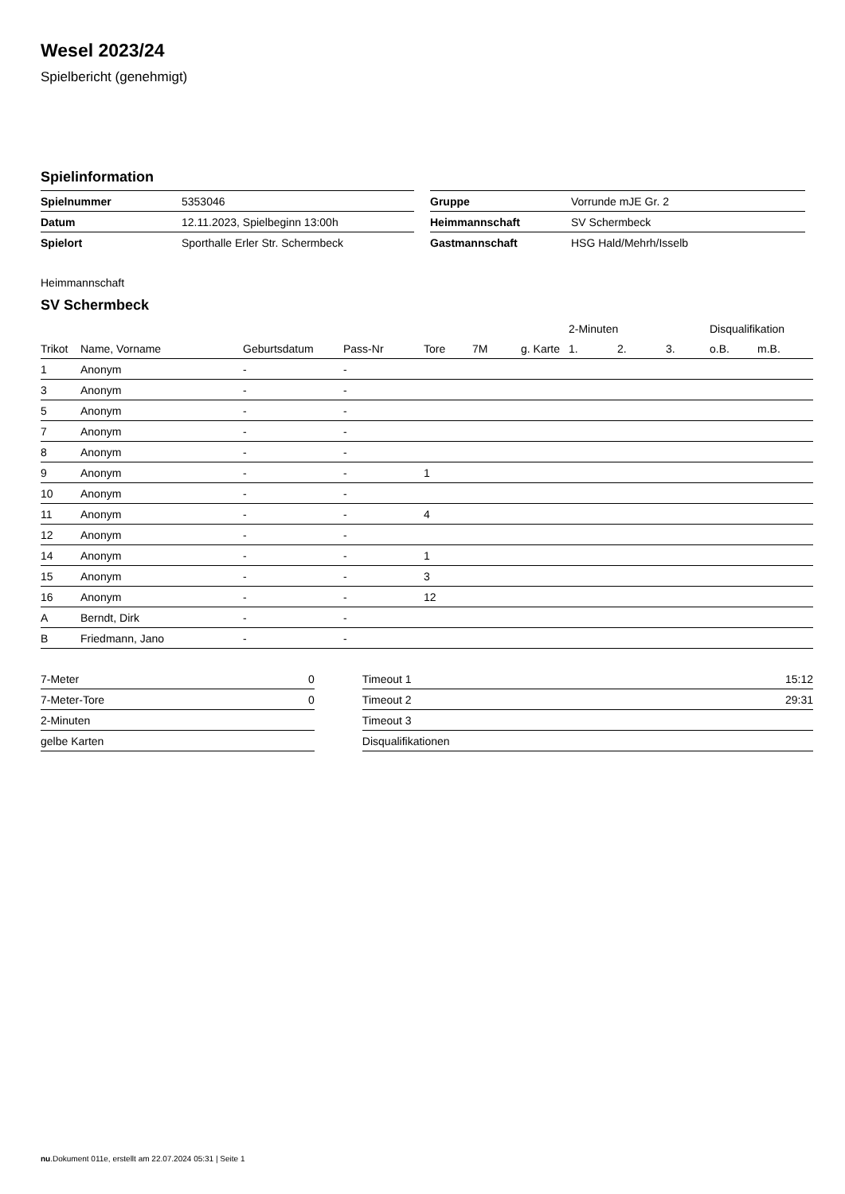Wesel 2023/24
Spielbericht (genehmigt)
Spielinformation
| Spielnummer | 5353046 | | Gruppe | Vorrunde mJE Gr. 2 |
| Datum | 12.11.2023, Spielbeginn 13:00h | | Heimmannschaft | SV Schermbeck |
| Spielort | Sporthalle Erler Str. Schermbeck | | Gastmannschaft | HSG Hald/Mehrh/Isselb |
Heimmannschaft
SV Schermbeck
| | | | | | | | 2-Minuten | | | Disqualifikation | |
| --- | --- | --- | --- | --- | --- | --- | --- | --- | --- | --- | --- |
| Trikot | Name, Vorname | Geburtsdatum | Pass-Nr | Tore | 7M | g. Karte | 1. | 2. | 3. | o.B. | m.B. |
| 1 | Anonym | - | - | | | | | | | | |
| 3 | Anonym | - | - | | | | | | | | |
| 5 | Anonym | - | - | | | | | | | | |
| 7 | Anonym | - | - | | | | | | | | |
| 8 | Anonym | - | - | | | | | | | | |
| 9 | Anonym | - | - | 1 | | | | | | | |
| 10 | Anonym | - | - | | | | | | | | |
| 11 | Anonym | - | - | 4 | | | | | | | |
| 12 | Anonym | - | - | | | | | | | | |
| 14 | Anonym | - | - | 1 | | | | | | | |
| 15 | Anonym | - | - | 3 | | | | | | | |
| 16 | Anonym | - | - | 12 | | | | | | | |
| A | Berndt, Dirk | - | - | | | | | | | | |
| B | Friedmann, Jano | - | - | | | | | | | | |
| 7-Meter | 0 | | Timeout 1 | 15:12 |
| 7-Meter-Tore | 0 | | Timeout 2 | 29:31 |
| 2-Minuten | | | Timeout 3 | |
| gelbe Karten | | | Disqualifikationen | |
nu.Dokument 011e, erstellt am 22.07.2024 05:31 | Seite 1